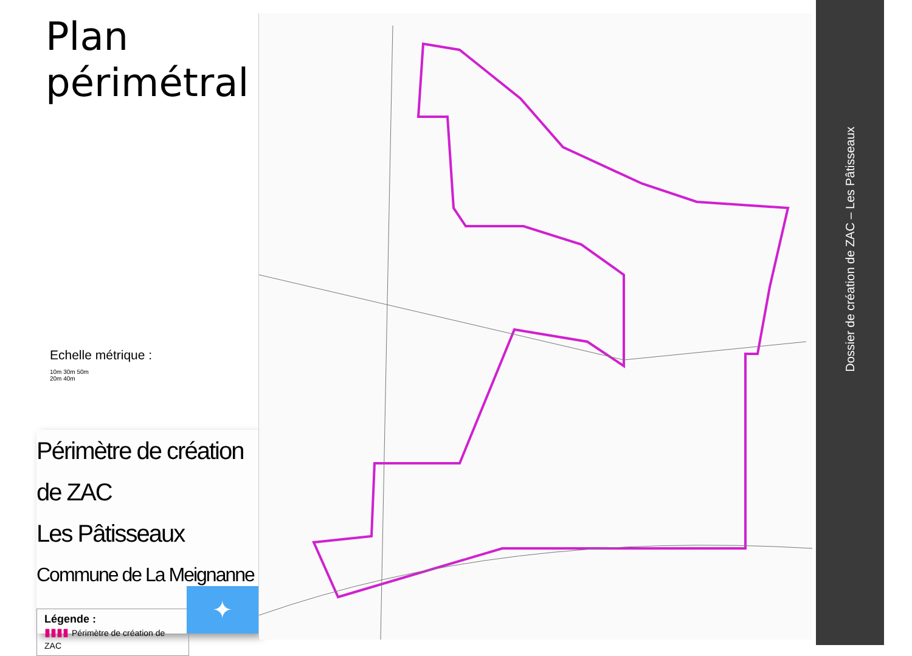Plan
périmétral
Echelle métrique :
10m 30m 50m
20m 40m
Périmètre de création de ZAC
Les Pâtisseaux
Commune de La Meignanne
Légende :
▮▮▮▮ Périmètre de création de ZAC
✦
Dossier de création de ZAC – Les Pâtisseaux